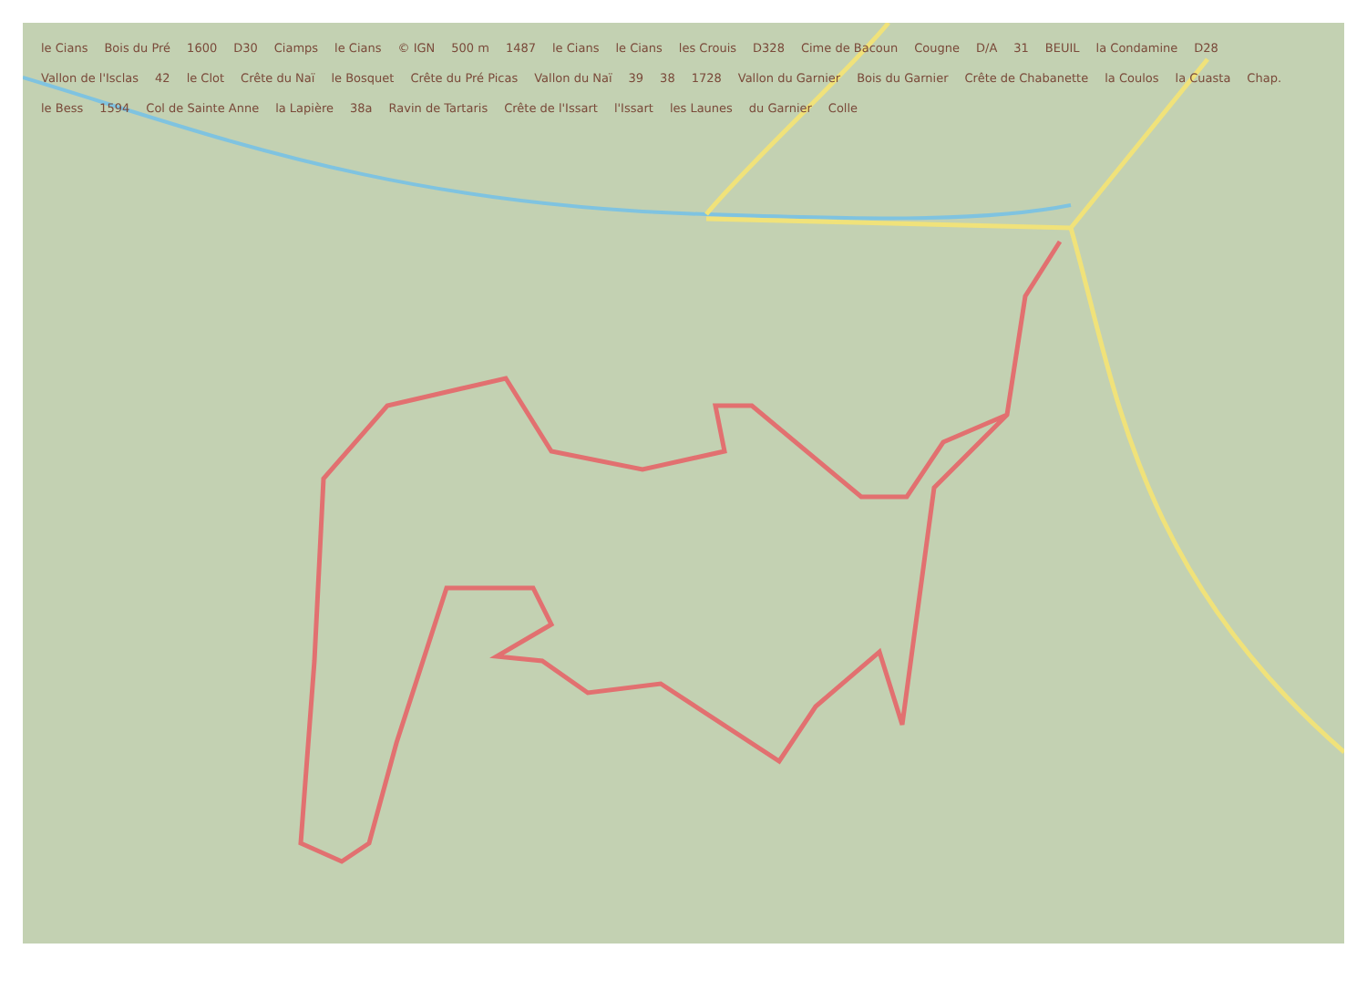le Cians Bois du Pré 1600 D30 Ciamps le Cians © IGN 500 m 1487 le Cians le Cians les Crouis D328 Cime de Bacoun Cougne D/A 31 BEUIL la Condamine D28 Vallon de l'Isclas 42 le Clot Crête du Naï le Bosquet Crête du Pré Picas Vallon du Naï 39 38 1728 Vallon du Garnier Bois du Garnier Crête de Chabanette la Coulos la Cuasta Chap. le Bess 1594 Col de Sainte Anne la Lapière 38a Ravin de Tartaris Crête de l'Issart l'Issart les Launes du Garnier Colle